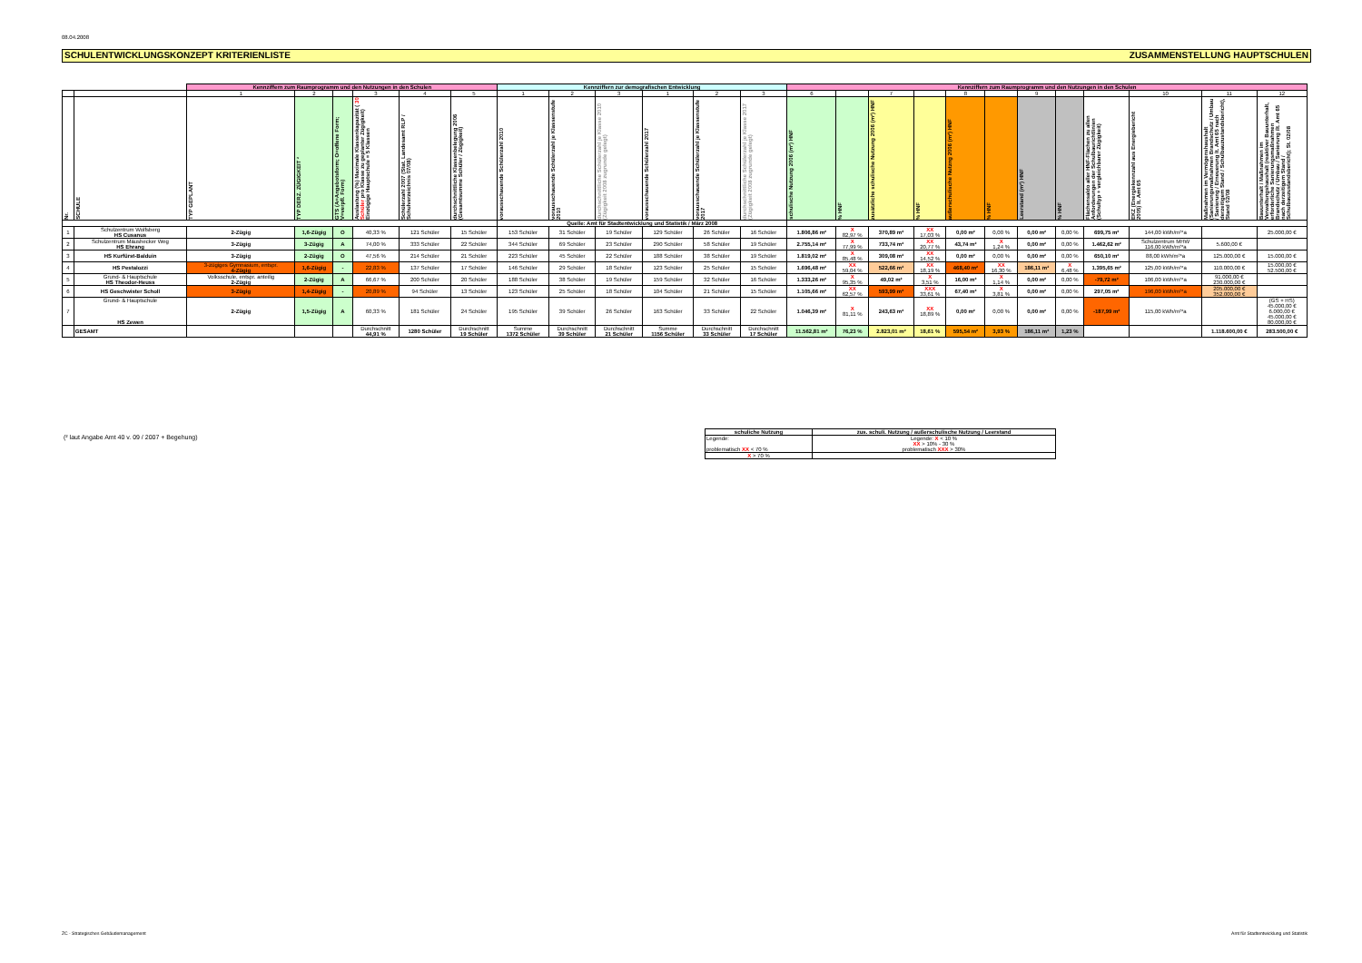08.04.2008
SCHULENTWICKLUNGSKONZEPT KRITERIENLISTE ZUSAMMENSTELLUNG HAUPTSCHULEN
| | | Kennziffern zum Raumprogramm und den Nutzungen in den Schulen | | | | | | Kennziffern zur demografischen Entwicklung | | | | | | Kennziffern zum Raumprogramm und den Nutzungen in den Schulen | | | | | | | | | | | |
| | | 1 | 2 | | 3 | 4 | 5 | 1 | 2 | 3 | 1 | 2 | 3 | 6 | | 7 | | 8 | | 9 | | | 10 | 11 | 12 |
| Nr. | SCHULE | TYP GEPLANT | TYP DERZ. ZÜGIGKEIT ² | GTS (A=Angebotsform; O=offene Form; V=verpfl. Form) | Auslastung (%) Maximale Klassenkapazität ( 30 Schüler pro Klasse zu geplanter Zügigkeit) Einzügige Hauptschule = 5 Klassen | Schülerzahl 2007 (Stat. Landesamt RLP / Schulverzeichnis 07/08) | durchschnittliche Klassenbelegung 2006 (Gesamtsumme Schüler / Zügigkeit) | vorausschauende Schülerzahl 2010 | vorausschauende Schülerzahl je Klassenstufe 2010 | durchschnittliche Schülerzahl je Klasse 2010 (Zügigkeit 2008 zugrunde gelegt) | vorausschauende Schülerzahl 2017 | vorausschauende Schülerzahl je Klassenstufe 2017 | durchschnittliche Schülerzahl je Klasse 2017 (Zügigkeit 2008 zugrunde gelegt) | schulische Nutzung 2006 (m²) HNF | % HNF | zusätzliche schulische Nutzung 2006 (m²) HNF | % HNF | außerschulische Nutzng 2006 (m²) HNF | % HNF | Leerstand (m²) HNF | % HNF | Flächensaldo aller HNF-Flächen zu allen Anforderungen der Schulbaurichtlinien (Schultyp + vergleichbarer Zügigkeit) | EKZ (Energiekennzahl aus Energiebericht 2005) lt. Amt 65 | Maßnahmen im Vermögenshaushalt (Sanierungsmaßnahmen Brandschutz / Umbau / Sanierung / Erneuerung lt. Amt 65 nach derzeitigem Stand / Schulbauzustandsbericht), Stand 02/08 | Bauunterhalt / Maßnahmen im Verwaltungshaushalt (reaktiver Bauunterhalt, erforderliche Sanierungsmaßnahmen Brandschutz / Umbau / Sanierung /lt. Amt 65 nach derzeitigem Stand / Schulbauzustandsbericht); St. 02/08 |
| | | | | | | | | Quelle: Amt für Stadtentwicklung und Statistik / März 2008 | | | | | | | | | | | | | | | | | |
| 1 | Schulzentrum Wolfsberg HS Cusanus | 2-Zügig | 1,6-Zügig | O | 40,33 % | 121 Schüler | 15 Schüler | 153 Schüler | 31 Schüler | 19 Schüler | 129 Schüler | 26 Schüler | 16 Schüler | 1.806,86 m² | X 82,97 % | 370,89 m² | XX 17,03 % | 0,00 m² | 0,00 % | 0,00 m² | 0,00 % | 699,75 m² | 144,00 kWh/m²*a | | 25.000,00 € |
| 2 | Schulzentrum Mäushecker Weg HS Ehrang | 3-Zügig | 3-Zügig | A | 74,00 % | 333 Schüler | 22 Schüler | 344 Schüler | 69 Schüler | 23 Schüler | 290 Schüler | 58 Schüler | 19 Schüler | 2.755,14 m² | X 77,99 % | 733,74 m² | XX 20,77 % | 43,74 m² | X 1,24 % | 0,00 m² | 0,00 % | 1.462,62 m² | Schulzentrum MHW 116,00 kWh/m²*a | 5.600,00 € | |
| 3 | HS Kurfürst-Balduin | 3-Zügig | 2-Zügig | O | 47,56 % | 214 Schüler | 21 Schüler | 223 Schüler | 45 Schüler | 22 Schüler | 188 Schüler | 38 Schüler | 19 Schüler | 1.819,02 m² | X 85,48 % | 309,08 m² | XX 14,52 % | 0,00 m² | 0,00 % | 0,00 m² | 0,00 % | 650,10 m² | 88,00 kWh/m²*a | 125.000,00 € | 15.000,00 € |
| 4 | HS Pestalozzi | 3-zügiges Gymnasium, entspr. 4-Zügig | 1,6-Zügig | - | 22,83 % | 137 Schüler | 17 Schüler | 146 Schüler | 29 Schüler | 18 Schüler | 123 Schüler | 25 Schüler | 15 Schüler | 1.696,48 m² | XX 59,04 % | 522,66 m² | XX 18,19 % | 468,40 m² | XX 16,30 % | 186,11 m² | X 6,48 % | 1.395,65 m² | 125,00 kWh/m²*a | 110.000,00 € | 15.000,00 € 52.500,00 € |
| 5 | Grund- & Hauptschule HS Theodor-Heuss | Volksschule, entspr. anteilig 2-Zügig | 2-Zügig | A | 66,67 % | 200 Schüler | 20 Schüler | 188 Schüler | 38 Schüler | 19 Schüler | 159 Schüler | 32 Schüler | 16 Schüler | 1.333,26 m² | X 95,35 % | 49,02 m² | X 3,51 % | 16,00 m² | X 1,14 % | 0,00 m² | 0,00 % | -79,72 m² | 106,00 kWh/m²*a | 91.000,00 € 230.000,00 € | |
| 6 | HS Geschwister Scholl | 3-Zügig | 1,4-Zügig | - | 20,89 % | 94 Schüler | 13 Schüler | 123 Schüler | 25 Schüler | 18 Schüler | 104 Schüler | 21 Schüler | 15 Schüler | 1.105,66 m² | XX 62,57 % | 593,99 m² | XXX 33,61 % | 67,40 m² | X 3,81 % | 0,00 m² | 0,00 % | 297,05 m² | 196,00 kWh/m²*a | 205.000,00 € 352.000,00 € | |
| 7 | Grund- & Hauptschule HS Zewen | 2-Zügig | 1,5-Zügig | A | 60,33 % | 181 Schüler | 24 Schüler | 195 Schüler | 39 Schüler | 26 Schüler | 163 Schüler | 33 Schüler | 22 Schüler | 1.046,39 m² | X 81,11 % | 243,63 m² | XX 18,89 % | 0,00 m² | 0,00 % | 0,00 m² | 0,00 % | -187,99 m² | 115,00 kWh/m²*a | | (GS + HS) 45.000,00 € 6.000,00 € 45.000,00 € 80.000,00 € |
| | GESAMT | | | | Durchschnitt 44,91 % | 1280 Schüler | Durchschnitt 19 Schüler | Summe 1372 Schüler | Durchschnitt 39 Schüler | Durchschnitt 21 Schüler | Summe 1156 Schüler | Durchschnitt 33 Schüler | Durchschnitt 17 Schüler | 11.562,81 m² | 76,23 % | 2.823,01 m² | 18,61 % | 595,54 m² | 3,93 % | 186,11 m² | 1,23 % | | | 1.118.600,00 € | 283.500,00 € |
(² laut Angabe Amt 40 v. 09 / 2007 + Begehung)
| schuliche Nutzung | zus. schuli. Nutzung / außerschulische Nutzung / Leerstand |
| --- | --- |
| Legende: problematisch XX < 70 % | Legende: X < 10 % XX > 10% - 30 % problematisch XXX > 30% |
| X > 70 % | |
ZC - Strategisches Gebäudemanagement
Amt für Stadtentwicklung und Statistik